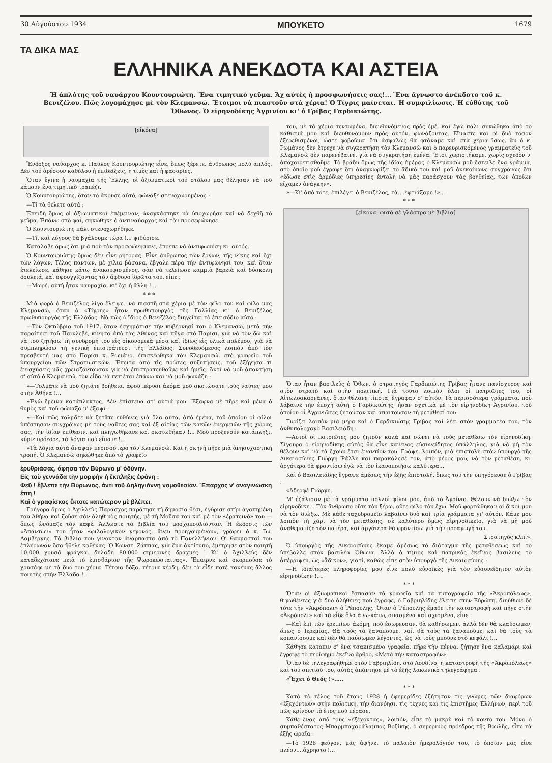30 Αὐγούστου 1934 ΜΠΟΥΚΕΤΟ 1679
ΤΑ ΔΙΚΑ ΜΑΣ
ΕΛΛΗΝΙΚΑ ΑΝΕΚΔΟΤΑ ΚΑΙ ΑΣΤΕΙΑ
Ἡ ἁπλότης τοῦ ναυάρχου Κουντουριώτη. Ἕνα τιμητικὸ γεῦμα. Ἄχ αὐτὲς ἡ προσφωνήσεις σας!... Ἕνα ἄγνωστο ἀνέκδοτο τοῦ κ. Βενιζέλου. Πῶς λογομάχησε μὲ τὸν Κλεμανσώ. Ἕτοιμοι νὰ πιαστοῦν στὰ χέρια! Ὁ Τίγρις μαίνεται. Ἡ συμφιλίωσις. Ἡ εὐθύτης τοῦ Ὄθωνος. Ὁ εἰρηνοδίκης Ἀγρινίου κι' ὁ Γρίβας Γαρδικιώτης.
[εἰκόνα]
Ἔνδοξος ναύαρχος κ. Παῦλος Κουντουριώτης εἶνε, ὅπως ξέρετε, ἄνθρωπος πολὺ ἁπλός. Δὲν τοῦ ἀρέσουν καθόλου ἡ ἐπιδείξεις, ἡ τιμὲς καὶ ἡ φασαρίες.
Ὅταν ἔγινε ἡ ναυμαχία τῆς Ἕλλης, οἱ ἀξιωματικοὶ τοῦ στόλου μας θέλησαν νὰ τοῦ κάμουν ἕνα τιμητικὸ τραπέζι.
Ὁ Κουντουριώτης, ὅταν τὸ ἄκουσε αὐτό, φώναξε στενοχωρημένος :
—Τί τὰ θέλετε αὐτά ;
Ἐπειδὴ ὅμως οἱ ἀξιωματικοὶ ἐπέμειναν, ἀναγκάστηκε νὰ ὑποχωρήση καὶ νὰ δεχθῆ τὸ γεῦμα. Ἐπάνω στὸ φαΐ, σηκώθηκε ὁ ἀντιναύαρχος καὶ τὸν προσεφώνησε.
Ὁ Κουντουριώτης πάλι στενοχωρήθηκε.
—Τί, καὶ λόγους θὰ βγάλουμε τώρα !... ψιθύρισε.
Κατάλαβε ὅμως ὅτι μιὰ ποὺ τὸν προσφώνησανε, ἔπρεπε νὰ ἀντιφωνήση κι' αὐτός.
Ὁ Κουντουριώτης ὅμως δὲν εἶνε ρήτορας. Εἶνε ἄνθρωπος τῶν ἔργων, τῆς νίκης καὶ ὄχι τῶν λόγων. Τέλος πάντων, μὲ χίλια βάσανα, ἔβγαλε πέρα τὴν ἀντιφώνησί του, καὶ ὅταν ἐτελείωσε, κάθησε κάτω ἀνακουφισμένος, σὰν νὰ τελείωσε καμμιὰ βαρειὰ καὶ δύσκολη δουλειά, καὶ σφουγγίζοντας τὸν ἄφθονο ἱδρῶτα του, εἶπε :
—Μωρέ, αὐτὴ ἦταν ναυμαχία, κι' ὄχι ἡ ἄλλη !...
* * *
Μιὰ φορὰ ὁ Βενιζέλος λίγο ἔλειψε...νὰ πιαστῆ στὰ χέρια μὲ τὸν φίλο του καὶ φίλο μας Κλεμανσώ, ὅταν ὁ «Τίγρης» ἦταν πρωθυπουργὸς τῆς Γαλλίας κι' ὁ Βενιζέλος πρωθυπουργὸς τῆς Ἑλλάδος. Νὰ πῶς ὁ ἴδιος ὁ Βενιζέλος διηγεῖται τὸ ἐπεισόδιο αὐτό :
—Τὸν Ὀκτώβριο τοῦ 1917, ὅταν ἐσχημάτισε τὴν κυβέρνησί του ὁ Κλεμανσώ, μετὰ τὴν παραίτησι τοῦ Παινλεβέ, κίνησα ἀπὸ τὰς Ἀθήνας καὶ πῆγα στὸ Παρίσι, γιὰ νὰ τὸν δῶ καὶ νὰ τοῦ ζητήσω τὴ συνδρομή του εἰς οἰκονομικὰ μέσα καὶ ἰδίως εἰς ὑλικὰ πολέμου, γιὰ νὰ συμπληρώσω τὴ γενικὴ ἐπιστράτευσι τῆς Ἑλλάδος. Συνοδευόμενος λοιπὸν ἀπὸ τὸν πρεσβευτή μας στὸ Παρίσι κ. Ρωμάνο, ἐπισκέφθηκα τὸν Κλεμανσώ, στὸ γραφεῖο τοῦ ὑπουργείου τῶν Στρατιωτικῶν. Ἔπειτα ἀπὸ τὶς πρῶτες συζητήσεις, τοῦ ἐξήγησα τί ἐνισχύσεις μᾶς χρειαζόντουσαν γιὰ νὰ ἐπιστρατευθοῦμε καὶ ἡμεῖς. Ἀντὶ νὰ μοῦ ἀπαντήση σ' αὐτὸ ὁ Κλεμανσώ, τὸν εἶδα νὰ πετιέται ἐπάνω καὶ νὰ μοῦ φωνάζη :
»—Τολμᾶτε νὰ μοῦ ζητᾶτε βοήθεια, ἀφοῦ πέρυσι ἀκόμα μοῦ σκοτώσατε τοὺς ναῦτες μου στὴν Ἀθήνα !...
»Ἐγὼ ἔμεινα κατάπληκτος. Δὲν ἐπίστευα στ' αὐτιά μου. Ἔξαφνα μὲ πῆρε καὶ μένα ὁ θυμὸς καὶ τοῦ φώναξα μ' ἔξαψι :
»—Καὶ πῶς τολμᾶτε νὰ ζητᾶτε εὐθύνες γιὰ ὅλα αὐτά, ἀπὸ ἐμένα, τοῦ ὁποίου οἱ φίλοι ὑπέστησαν συγχρόνως μὲ τοὺς ναῦτες σας καὶ ἐξ αἰτίας τῶν κακῶν ἐνεργειῶν τῆς χώρας σας, τὴν ἰδίαν ἐπίθεσιν, καὶ πληγωθήκανε καὶ σκοτωθήκαν !... Μοῦ προξενοῦν κατάπληξι, κύριε πρόεδρε, τὰ λόγια ποὺ εἴπατε !...
»Τὰ λόγια αὐτὰ ἄναψαν περισσότερο τὸν Κλεμανσώ. Καὶ ἡ σκηνὴ πῆρε μιὰ ἀνησυχαστικὴ τροπή. Ὁ Κλεμανσὼ σηκώθηκε ἀπὸ τὸ γραφεῖο
ἐρυθριάσας, ἄφησα τὸν Βύρωνα μ' ὀδύνην.
Εἰς τοῦ γεννάδα τὴν μορφὴν ἡ ἔκπληξις ἐφάνη :
Φεῦ ! ἔβλεπε τὴν Βύρωνος, ἀντὶ τοῦ Δηληγιάννη νομοθεσίαν. Ἔπαρχος ν' ἀναγινώσκη ἔπη !
Καὶ ὁ γραφίσκος ἔκτοτε κατώτερον μὲ βλέπει.
Γρήγορα ὅμως ὁ Ἀχιλλεὺς Παράσχος παράτησε τὴ δημοσία θέσι, ἐγύρισε στὴν ἀγαπημένη του Ἀθήνα καὶ ζοῦσε σὰν ἀληθινὸς ποιητής, μὲ τὴ Μοῦσα του καὶ μὲ τὸν «ἐρατεινό» του — ὅπως ὠνόμαζε τὸν καφέ. Ἄλλωστε τὰ βιβλία του μοσχοπουλιόνταν. Ἡ ἔκδοσις τῶν «Ἁπάντων» του ἦταν «φιλολογικὸν γεγονός, ἄνευ προηγουμένου», γράφει ὁ κ. Ἰω. Δαμβέργης. Τὰ βιβλία του γίνονταν ἀνάρπαστα ἀπὸ τὸ Πανελλήνιον. Οἱ θαυμασταί του ἐπλήρωναν ὅσα ἤθελε καθένας. Ὁ Κωνστ. Ζάππας, γιὰ ἕνα ἀντίτυπο, ἐμέτρησε στὸν ποιητὴ 10.000 χρυσᾶ φράγκα, δηλαδὴ 80.000 σημερινὲς δραχμές ! Κι' ὁ Ἀχιλλεὺς δὲν καταδεχότανε πειὰ τὸ ἐμισθάριον τῆς Ψωροκώσταινας». Ἔπαιρνε καὶ σκορποῦσε τὸ χρυσάφι μὲ τὰ δυό του χέρια. Τέτοια δόξα, τέτοια κέρδη, δὲν τὰ εἶδε ποτὲ κανένας ἄλλος ποιητὴς στὴν Ἑλλάδα !...
του, μὲ τὰ χέρια τεντωμένα, διευθυνόμενος πρὸς ἐμέ, καὶ ἐγὼ πάλι σηκώθηκα ἀπὸ τὸ κάθισμά μου καὶ διευθυνόμουν πρὸς αὐτόν, φωνάζοντας. Εἴμαστε καὶ οἱ δυὸ τόσον ἐξερεθισμένοι, ὥστε φοβοῦμαι ὅτι ἀσφαλῶς θὰ φτάναμε καὶ στὰ χέρια ἴσως, ἂν ὁ κ. Ρωμάνος δὲν ἔτρεχε νὰ συγκρατήση τὸν Κλεμανσὼ καὶ ὁ παρευρισκόμενος γραμματεὺς τοῦ Κλεμανσὼ δὲν παρενέβαινε, γιὰ νὰ συγκρατήση ἐμένα. Ἔτσι χωριστήκαμε, χωρὶς σχεδὸν ν' ἀποχαιρετισθοῦμε. Τὸ βράδυ ὅμως τῆς ἰδίας ἡμέρας ὁ Κλεμανσὼ μοῦ ἔστειλε ἕνα γράμμα, στὸ ὁποῖο μοῦ ἔγραφε ὅτι ἀναγνωρίζει τὸ ἄδικό του καὶ μοῦ ἀνεκοίνωνε συγχρόνως ὅτι «ἔδωσε στὶς ἁρμόδιες ὑπηρεσίες ἐντολὴ νὰ μᾶς παράσχουν τὰς βοηθείας, τῶν ὁποίων εἴχαμεν ἀνάγκην».
»—Κι' ἀπὸ τότε, ἐπιλέγει ὁ Βενιζέλος, τὰ....ἐφτιάξαμε !»...
* * *
[εἰκόνα: φυτὸ σὲ γλάστρα μὲ βιβλία]
Ὅταν ἦταν βασιλεὺς ὁ Ὄθων, ὁ στρατηγὸς Γαρδικιώτης Γρίβας ἦτανε πανίσχυρος καὶ στὸν στρατὸ καὶ στὴν πολιτική. Γιὰ τοῦτο λοιπὸν ὅλοι οἱ πατριῶτες του, οἱ Αἰτωλοακαρνᾶνες, ὅταν θέλανε τίποτα, ἔγραφαν σ' αὐτόν. Τὰ περισσότερα γράμματα, ποὺ λάβαινε τὴν ἐποχὴ αὐτὴ ὁ Γαρδικιώτης, ἦσαν σχετικὰ μὲ τὸν εἰρηνοδίκη Ἀγρινίου, τοῦ ὁποίου οἱ Ἀγρινιῶτες ζητοῦσαν καὶ ἀπαιτοῦσαν τὴ μετάθεσί του.
Γυρίζει λοιπὸν μιὰ μέρα καὶ ὁ Γαρδικιώτης Γρίβας καὶ λέει στὸν γραμματέα του, τὸν ἀνθυπολοχαγὸ Βασιλειάδη :
—Αὐτοὶ οἱ πατριῶτες μου ζητοῦν καλὰ καὶ σώνει νὰ τοὺς μεταθέσω τὸν εἰρηνοδίκη. Σίγουρα ὁ εἰρηνοδίκης αὐτὸς θὰ εἶνε κανένας εὐσυνείδητος ὑπάλληλος, γιὰ νὰ μὴ τὸν θέλουν καὶ νὰ τὰ ἔχουν ἔτσι ἐναντίον του. Γράψε, λοιπόν, μιὰ ἐπιστολὴ στὸν ὑπουργὸ τῆς Δικαιοσύνης Γιώργη Ῥάλλη καὶ παρακάλεσέ τον, ἀπὸ μέρος μου, νὰ τὸν μεταθέση, κι' ἀργότερα θὰ φροντίσω ἐγὼ νὰ τὸν ἱκανοποιήσω καλύτερα...
Καὶ ὁ Βασιλειάδης ἔγραψε ἀμέσως τὴν ἑξῆς ἐπιστολή, ὅπως τοῦ τὴν ὑπηγόρευσε ὁ Γρίβας :
«Ἀδερφὲ Γιώργη.
Μ' ἐζάλισαν μὲ τὰ γράμματα πολλοὶ φίλοι μου, ἀπὸ τὸ Ἀγρίνιο. Θέλουν νὰ διώξω τὸν εἰρηνοδίκη... Τὸν ἄνθρωπο οὔτε τὸν ξέρω, οὔτε φίλο τὸν ἔχω. Μοῦ φορτώθηκαν οἱ δικοί μου νὰ τὸν διώξω. Μὲ κάθε ταχυδρομεῖο λαβαίνω δυὸ καὶ τρία γράμματα γι' αὐτόν. Κάμε μου λοιπὸν τὴ χάρι νὰ τὸν μεταθέσης, σὲ καλύτερο ὅμως Εἰρηνοδικεῖο, γιὰ νὰ μὴ μοῦ ἀναθεματίζη τὸν πατέρα, καὶ ἀργότερα θὰ φροντίσω γιὰ τὴν προαγωγή του.
Στρατηγὸς κλπ.».
Ὁ ὑπουργὸς τῆς Δικαιοσύνης ἔκαμε ἀμέσως τὸ διάταγμα τῆς μεταθέσεως καὶ τὸ ὑπέβαλλε στὸν βασιλέα Ὄθωνα. Ἀλλὰ ὁ τίμιος καὶ πατρικὸς ἐκεῖνος βασιλεὺς τὸ ἀπέρριψεν, ὡς «ἄδικον», γιατί, καθὼς εἶπε στὸν ὑπουργὸ τῆς Δικαιοσύνης :
—Ἡ ἰδιαίτερες πληροφορίες μου εἶνε πολὺ εὐνοϊκὲς γιὰ τὸν εὐσυνείδητον αὐτὸν εἰρηνοδίκην !....
* * *
Ὅταν οἱ ἀξιωματικοὶ ἔσπασαν τὰ γραφεῖα καὶ τὰ τυπογραφεῖα τῆς «Ἀκροπόλεως», θιγωθέντες γιὰ δυὸ ἀλήθειες ποὺ ἔγραφε, ὁ Γαβριηλίδης ἔλειπε στὴν Εὐρώπη, διηύθυνε δὲ τότε τὴν «Ἀκρόπολι» ὁ Ῥέπουλης. Ὅταν ὁ Ῥέπουλης ἔμαθε τὴν καταστροφὴ καὶ πῆγε στὴν «Ἀκρόπολι» καὶ τὰ εἶδε ὅλα ἄνω-κάτω, σπασμένα καὶ σχισμένα, εἶπε :
—Καὶ ἐπὶ τῶν ἐρειπίων ἀκόμη, ποὺ ἐσωρευσαν, θὰ καθήσωμεν, ἀλλὰ δὲν θὰ κλαύσωμεν, ὅπως ὁ Ἱερεμίας. Θὰ τοὺς τὰ ξαναποῦμε, ναί, θὰ τοὺς τὰ ξαναποῦμε, καὶ θὰ τοὺς τὰ κοπανίσουμε καὶ δὲν θὰ παύσωμεν λέγοντες, ὥς νὰ τοὺς μποῦνε στὸ κεφάλι !...
Κάθησε κατόπιν σ' ἕνα τσακισμένο γραφεῖο, πῆρε τὴν πέννα, ζήτησε ἕνα καλαμάρι καὶ ἔγραψε τὸ περίφημο ἐκεῖνο ἄρθρο, «Μετὰ τὴν καταστροφήν».
Ὅταν δὲ τηλεγραφήθηκε στὸν Γαβριηλίδη, στὸ Λονδίνο, ἡ καταστροφὴ τῆς «Ἀκροπόλεως» καὶ τοῦ σπιτιοῦ του, αὐτὸς ἀπάντησε μὲ τὸ ἑξῆς λακωνικὸ τηλεγράφημα :
«Ἔχει ὁ Θεός !».....
* * *
Κατὰ τὸ τέλος τοῦ ἔτους 1928 ἡ ἐφημερίδες ἐζήτησαν τὶς γνῶμες τῶν διαφόρων «ἐξεχόντων» στὴν πολιτική, τὴν διανόησι, τὶς τέχνες καὶ τὶς ἐπιστῆμες Ἑλλήνων, περὶ τοῦ πῶς κρίνουν τὸ ἔτος ποὺ πέρασε.
Κάθε ἕνας ἀπὸ τοὺς «ἐξέχοντας», λοιπόν, εἶπε τὸ μακρὺ καὶ τὸ κοντό του. Μόνο ὁ συμπαθέστατος Μπαρμπαχαράλαμπος Βοζίκης, ὁ σημερινὸς πρόεδρος τῆς Βουλῆς, εἶπε τὰ ἑξῆς ὡραῖα :
—Τὸ 1928 φεύγον, μᾶς ἀφήνει τὸ παλαιὸν ἡμερολόγιόν του, τὸ ὁποῖον μᾶς εἶνε πλέον....ἄχρηστο !...